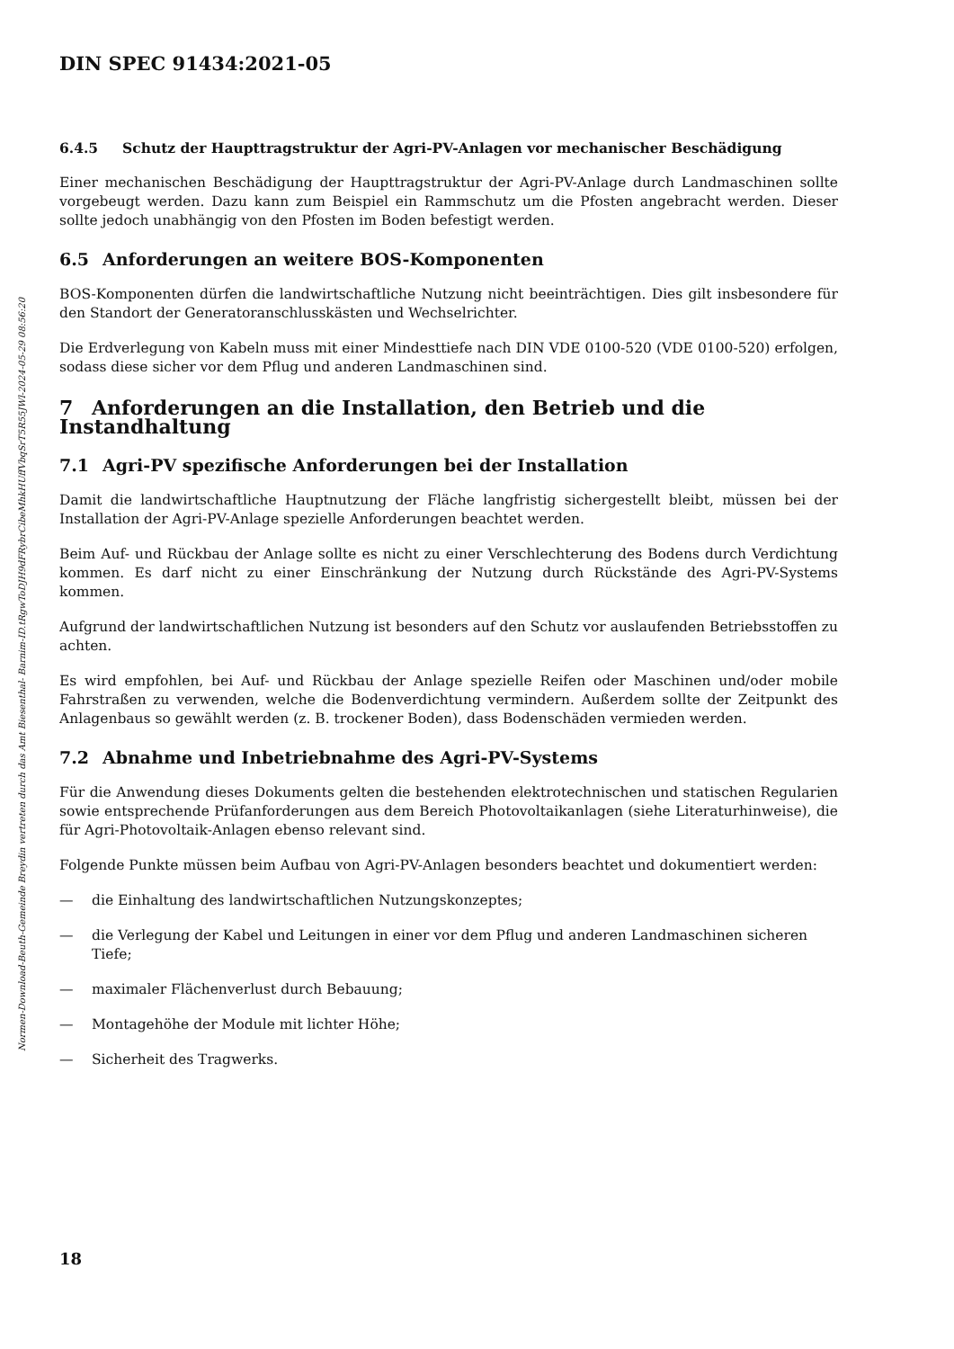Normen-Download-Beuth-Gemeinde Breydin vertreten durch das Amt Biesenthal- Barnim-ID.tRgwToDJH9dFRybrCibeMhkHUffVbqSrT5R55JWl-2024-05-29 08:56:20
DIN SPEC 91434:2021-05
6.4.5 Schutz der Haupttragstruktur der Agri-PV-Anlagen vor mechanischer Beschädigung
Einer mechanischen Beschädigung der Haupttragstruktur der Agri-PV-Anlage durch Landmaschinen sollte vorgebeugt werden. Dazu kann zum Beispiel ein Rammschutz um die Pfosten angebracht werden. Dieser sollte jedoch unabhängig von den Pfosten im Boden befestigt werden.
6.5 Anforderungen an weitere BOS-Komponenten
BOS-Komponenten dürfen die landwirtschaftliche Nutzung nicht beeinträchtigen. Dies gilt insbesondere für den Standort der Generatoranschlusskästen und Wechselrichter.
Die Erdverlegung von Kabeln muss mit einer Mindesttiefe nach DIN VDE 0100-520 (VDE 0100-520) erfolgen, sodass diese sicher vor dem Pflug und anderen Landmaschinen sind.
7 Anforderungen an die Installation, den Betrieb und die Instandhaltung
7.1 Agri-PV spezifische Anforderungen bei der Installation
Damit die landwirtschaftliche Hauptnutzung der Fläche langfristig sichergestellt bleibt, müssen bei der Installation der Agri-PV-Anlage spezielle Anforderungen beachtet werden.
Beim Auf- und Rückbau der Anlage sollte es nicht zu einer Verschlechterung des Bodens durch Verdichtung kommen. Es darf nicht zu einer Einschränkung der Nutzung durch Rückstände des Agri-PV-Systems kommen.
Aufgrund der landwirtschaftlichen Nutzung ist besonders auf den Schutz vor auslaufenden Betriebsstoffen zu achten.
Es wird empfohlen, bei Auf- und Rückbau der Anlage spezielle Reifen oder Maschinen und/oder mobile Fahrstraßen zu verwenden, welche die Bodenverdichtung vermindern. Außerdem sollte der Zeitpunkt des Anlagenbaus so gewählt werden (z. B. trockener Boden), dass Bodenschäden vermieden werden.
7.2 Abnahme und Inbetriebnahme des Agri-PV-Systems
Für die Anwendung dieses Dokuments gelten die bestehenden elektrotechnischen und statischen Regularien sowie entsprechende Prüfanforderungen aus dem Bereich Photovoltaikanlagen (siehe Literaturhinweise), die für Agri-Photovoltaik-Anlagen ebenso relevant sind.
Folgende Punkte müssen beim Aufbau von Agri-PV-Anlagen besonders beachtet und dokumentiert werden:
— die Einhaltung des landwirtschaftlichen Nutzungskonzeptes;
— die Verlegung der Kabel und Leitungen in einer vor dem Pflug und anderen Landmaschinen sicheren Tiefe;
— maximaler Flächenverlust durch Bebauung;
— Montagehöhe der Module mit lichter Höhe;
— Sicherheit des Tragwerks.
18